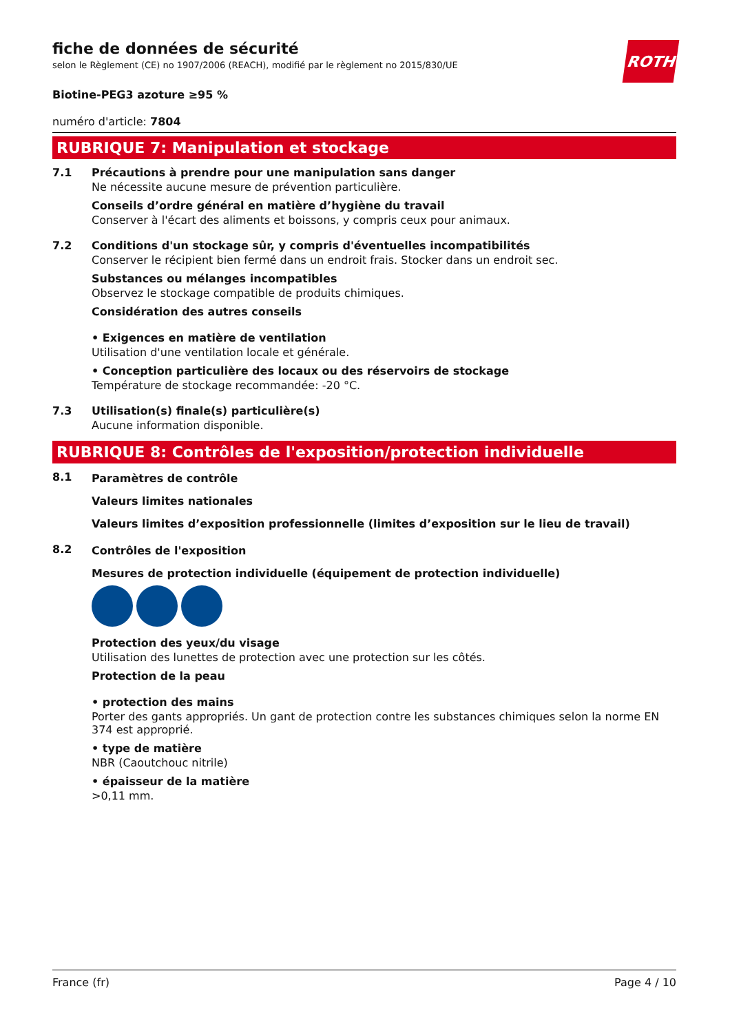ROTH
fiche de données de sécurité
selon le Règlement (CE) no 1907/2006 (REACH), modifié par le règlement no 2015/830/UE
Biotine-PEG3 azoture ≥95 %
numéro d'article: 7804
RUBRIQUE 7: Manipulation et stockage
7.1 Précautions à prendre pour une manipulation sans danger
Ne nécessite aucune mesure de prévention particulière.
Conseils d’ordre général en matière d’hygiène du travail
Conserver à l'écart des aliments et boissons, y compris ceux pour animaux.
7.2 Conditions d'un stockage sûr, y compris d'éventuelles incompatibilités
Conserver le récipient bien fermé dans un endroit frais. Stocker dans un endroit sec.
Substances ou mélanges incompatibles
Observez le stockage compatible de produits chimiques.
Considération des autres conseils
• Exigences en matière de ventilation
Utilisation d'une ventilation locale et générale.
• Conception particulière des locaux ou des réservoirs de stockage
Température de stockage recommandée: -20 °C.
7.3 Utilisation(s) finale(s) particulière(s)
Aucune information disponible.
RUBRIQUE 8: Contrôles de l'exposition/protection individuelle
8.1 Paramètres de contrôle
Valeurs limites nationales
Valeurs limites d’exposition professionnelle (limites d’exposition sur le lieu de travail)
8.2 Contrôles de l'exposition
Mesures de protection individuelle (équipement de protection individuelle)
Protection des yeux/du visage
Utilisation des lunettes de protection avec une protection sur les côtés.
Protection de la peau
• protection des mains
Porter des gants appropriés. Un gant de protection contre les substances chimiques selon la norme EN 374 est approprié.
• type de matière
NBR (Caoutchouc nitrile)
• épaisseur de la matière
>0,11 mm.
France (fr) Page 4 / 10